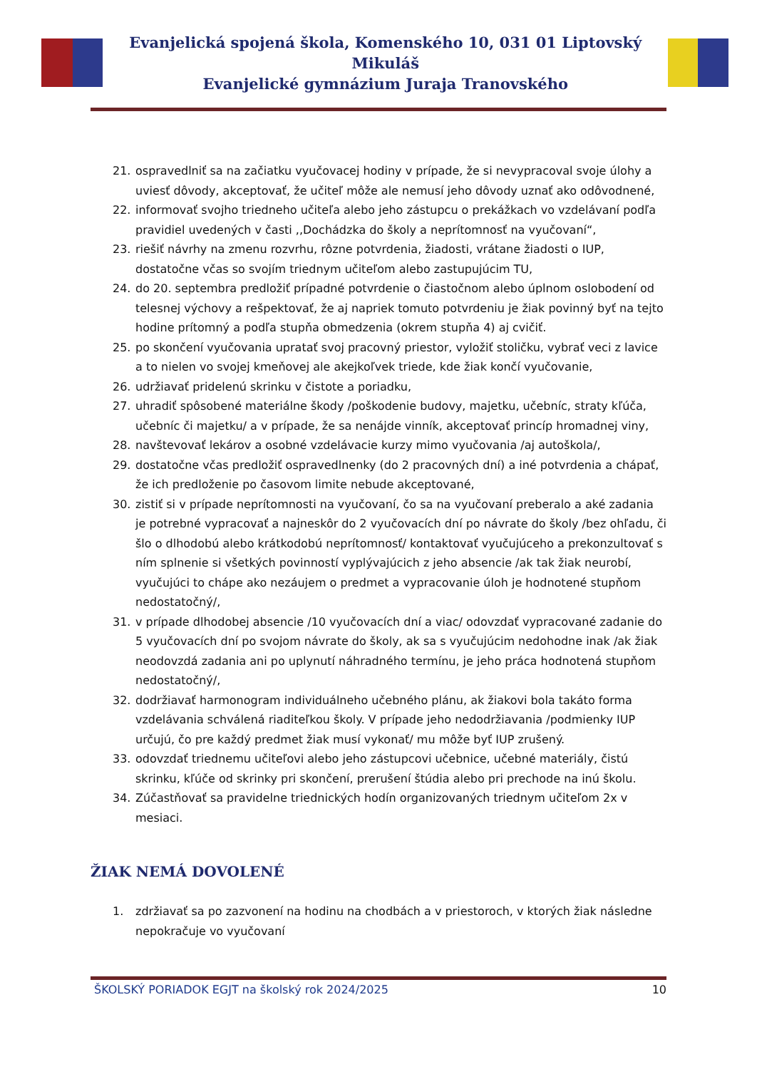Evanjelická spojená škola, Komenského 10, 031 01 Liptovský Mikuláš
Evanjelické gymnázium Juraja Tranovského
21. ospravedlniť sa na začiatku vyučovacej hodiny v prípade, že si nevypracoval svoje úlohy a uviesť dôvody, akceptovať, že učiteľ môže ale nemusí jeho dôvody uznať ako odôvodnené,
22. informovať svojho triedneho učiteľa alebo jeho zástupcu o prekážkach vo vzdelávaní podľa pravidiel uvedených v časti ,,Dochádzka do školy a neprítomnosť na vyučovaní“,
23. riešiť návrhy na zmenu rozvrhu, rôzne potvrdenia, žiadosti, vrátane žiadosti o IUP, dostatočne včas so svojím triednym učiteľom alebo zastupujúcim TU,
24. do 20. septembra predložiť prípadné potvrdenie o čiastočnom alebo úplnom oslobodení od telesnej výchovy a rešpektovať, že aj napriek tomuto potvrdeniu je žiak povinný byť na tejto hodine prítomný a podľa stupňa obmedzenia (okrem stupňa 4) aj cvičiť.
25. po skončení vyučovania upratať svoj pracovný priestor, vyložiť stoličku, vybrať veci z lavice a to nielen vo svojej kmeňovej ale akejkoľvek triede, kde žiak končí vyučovanie,
26. udržiavať pridelenú skrinku v čistote a poriadku,
27. uhradiť spôsobené materiálne škody /poškodenie budovy, majetku, učebníc, straty kľúča, učebníc či majetku/ a v prípade, že sa nenájde vinník, akceptovať princíp hromadnej viny,
28. navštevovať lekárov a osobné vzdelávacie kurzy mimo vyučovania /aj autoškola/,
29. dostatočne včas predložiť ospravedlnenky (do 2 pracovných dní) a iné potvrdenia a chápať, že ich predloženie po časovom limite nebude akceptované,
30. zistiť si v prípade neprítomnosti na vyučovaní, čo sa na vyučovaní preberalo a aké zadania je potrebné vypracovať a najneskôr do 2 vyučovacích dní po návrate do školy /bez ohľadu, či šlo o dlhodobú alebo krátkodobú neprítomnosť/ kontaktovať vyučujúceho a prekonzultovať s ním splnenie si všetkých povinností vyplývajúcich z jeho absencie /ak tak žiak neurobí, vyučujúci to chápe ako nezáujem o predmet a vypracovanie úloh je hodnotené stupňom nedostatočný/,
31. v prípade dlhodobej absencie /10 vyučovacích dní a viac/ odovzdať vypracované zadanie do 5 vyučovacích dní po svojom návrate do školy, ak sa s vyučujúcim nedohodne inak /ak žiak neodovzdá zadania ani po uplynutí náhradného termínu, je jeho práca hodnotená stupňom nedostatočný/,
32. dodržiavať harmonogram individuálneho učebného plánu, ak žiakovi bola takáto forma vzdelávania schválená riaditeľkou školy. V prípade jeho nedodržiavania /podmienky IUP určujú, čo pre každý predmet žiak musí vykonať/ mu môže byť IUP zrušený.
33. odovzdať triednemu učiteľovi alebo jeho zástupcovi učebnice, učebné materiály, čistú skrinku, kľúče od skrinky pri skončení, prerušení štúdia alebo pri prechode na inú školu.
34. Zúčastňovať sa pravidelne triednických hodín organizovaných triednym učiteľom 2x v mesiaci.
ŽIAK NEMÁ DOVOLENÉ
1. zdržiavať sa po zazvonení na hodinu na chodbách a v priestoroch, v ktorých žiak následne nepokračuje vo vyučovaní
ŠKOLSKÝ PORIADOK EGJT na školský rok 2024/2025 10